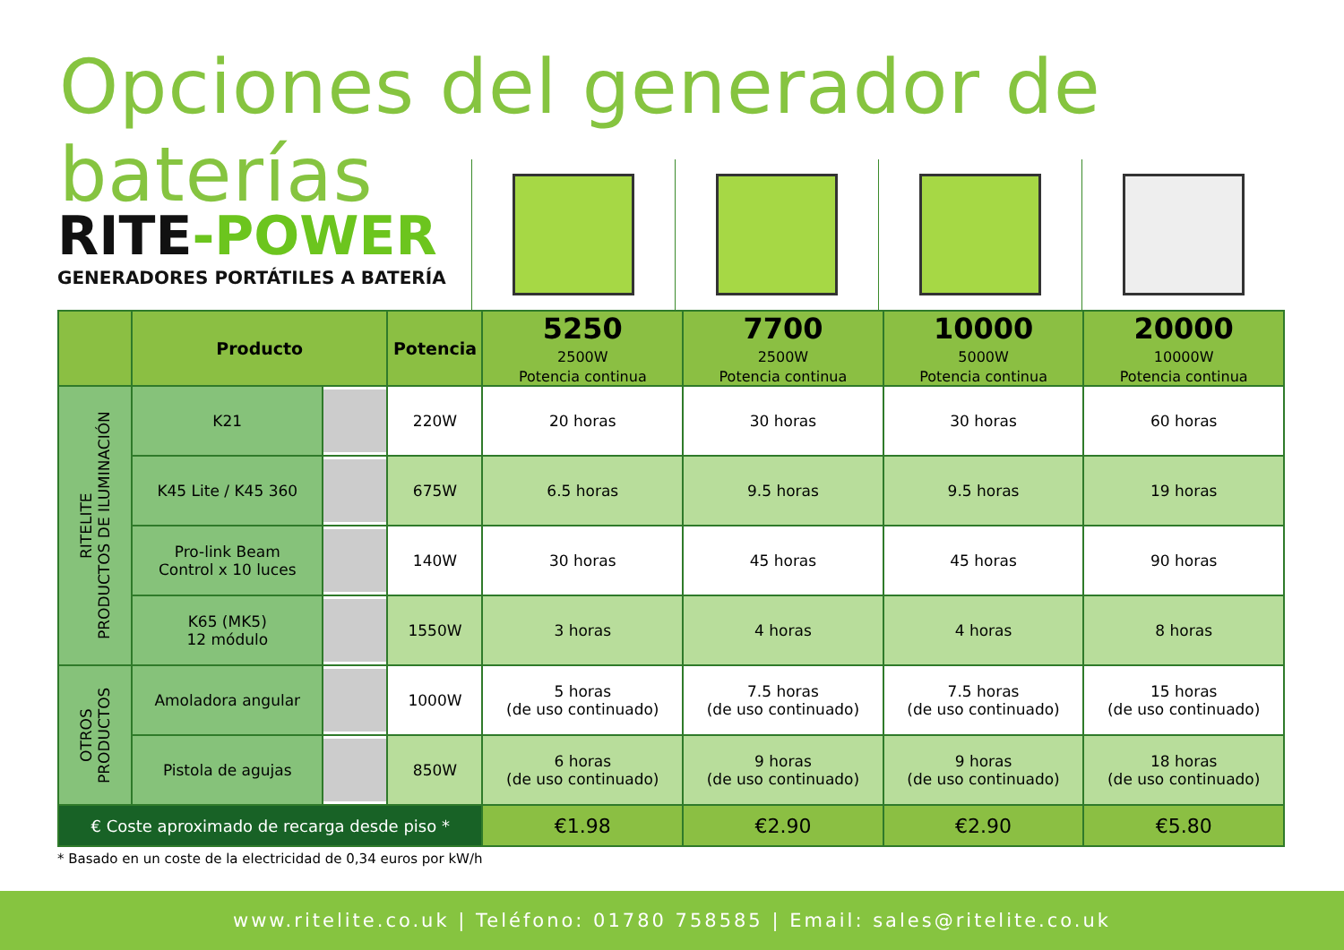Opciones del generador de baterías
RITE-POWER
GENERADORES PORTÁTILES A BATERÍA
| | Producto | | Potencia | 5250 2500W Potencia continua | 7700 2500W Potencia continua | 10000 5000W Potencia continua | 20000 10000W Potencia continua |
| --- | --- | --- | --- | --- | --- | --- | --- |
| RITELITE PRODUCTOS DE ILUMINACIÓN | K21 | | 220W | 20 horas | 30 horas | 30 horas | 60 horas |
| | K45 Lite / K45 360 | | 675W | 6.5 horas | 9.5 horas | 9.5 horas | 19 horas |
| | Pro-link Beam Control x 10 luces | | 140W | 30 horas | 45 horas | 45 horas | 90 horas |
| | K65 (MK5) 12 módulo | | 1550W | 3 horas | 4 horas | 4 horas | 8 horas |
| OTROS PRODUCTOS | Amoladora angular | | 1000W | 5 horas (de uso continuado) | 7.5 horas (de uso continuado) | 7.5 horas (de uso continuado) | 15 horas (de uso continuado) |
| | Pistola de agujas | | 850W | 6 horas (de uso continuado) | 9 horas (de uso continuado) | 9 horas (de uso continuado) | 18 horas (de uso continuado) |
| € Coste aproximado de recarga desde piso * | | | | €1.98 | €2.90 | €2.90 | €5.80 |
* Basado en un coste de la electricidad de 0,34 euros por kW/h
www.ritelite.co.uk | Teléfono: 01780 758585 | Email: sales@ritelite.co.uk